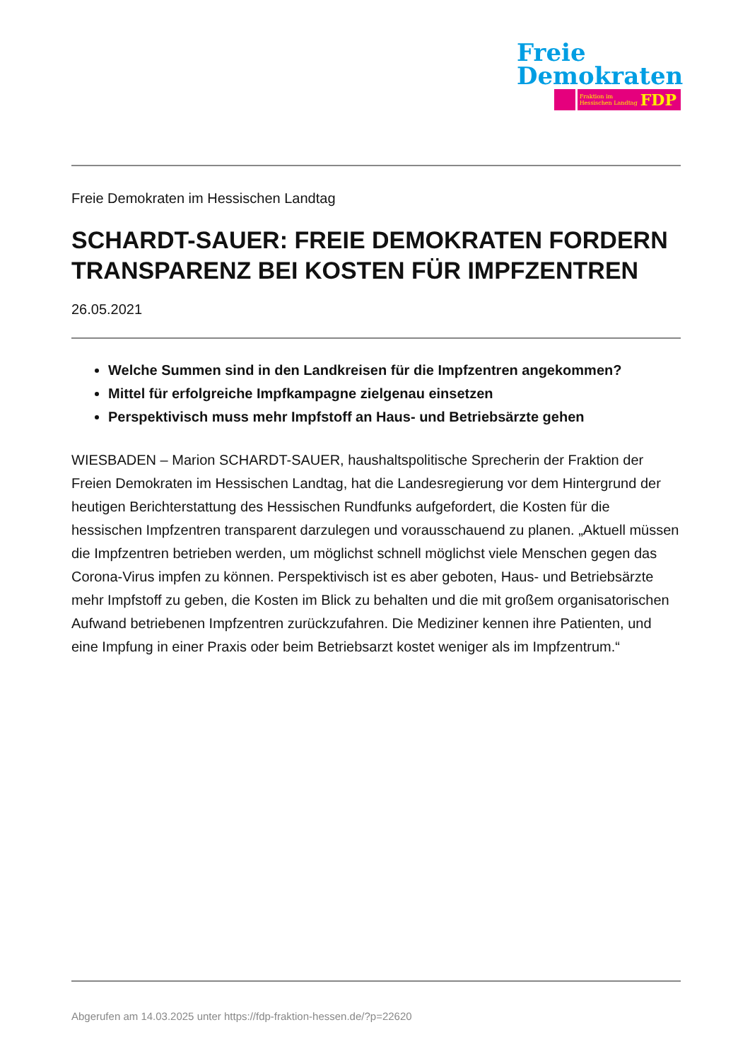Freie
Demokraten
Fraktion im
Hessischen Landtag FDP
Freie Demokraten im Hessischen Landtag
SCHARDT-SAUER: FREIE DEMOKRATEN FORDERN TRANSPARENZ BEI KOSTEN FÜR IMPFZENTREN
26.05.2021
Welche Summen sind in den Landkreisen für die Impfzentren angekommen?
Mittel für erfolgreiche Impfkampagne zielgenau einsetzen
Perspektivisch muss mehr Impfstoff an Haus- und Betriebsärzte gehen
WIESBADEN – Marion SCHARDT-SAUER, haushaltspolitische Sprecherin der Fraktion der Freien Demokraten im Hessischen Landtag, hat die Landesregierung vor dem Hintergrund der heutigen Berichterstattung des Hessischen Rundfunks aufgefordert, die Kosten für die hessischen Impfzentren transparent darzulegen und vorausschauend zu planen. „Aktuell müssen die Impfzentren betrieben werden, um möglichst schnell möglichst viele Menschen gegen das Corona-Virus impfen zu können. Perspektivisch ist es aber geboten, Haus- und Betriebsärzte mehr Impfstoff zu geben, die Kosten im Blick zu behalten und die mit großem organisatorischen Aufwand betriebenen Impfzentren zurückzufahren. Die Mediziner kennen ihre Patienten, und eine Impfung in einer Praxis oder beim Betriebsarzt kostet weniger als im Impfzentrum.“
Abgerufen am 14.03.2025 unter https://fdp-fraktion-hessen.de/?p=22620